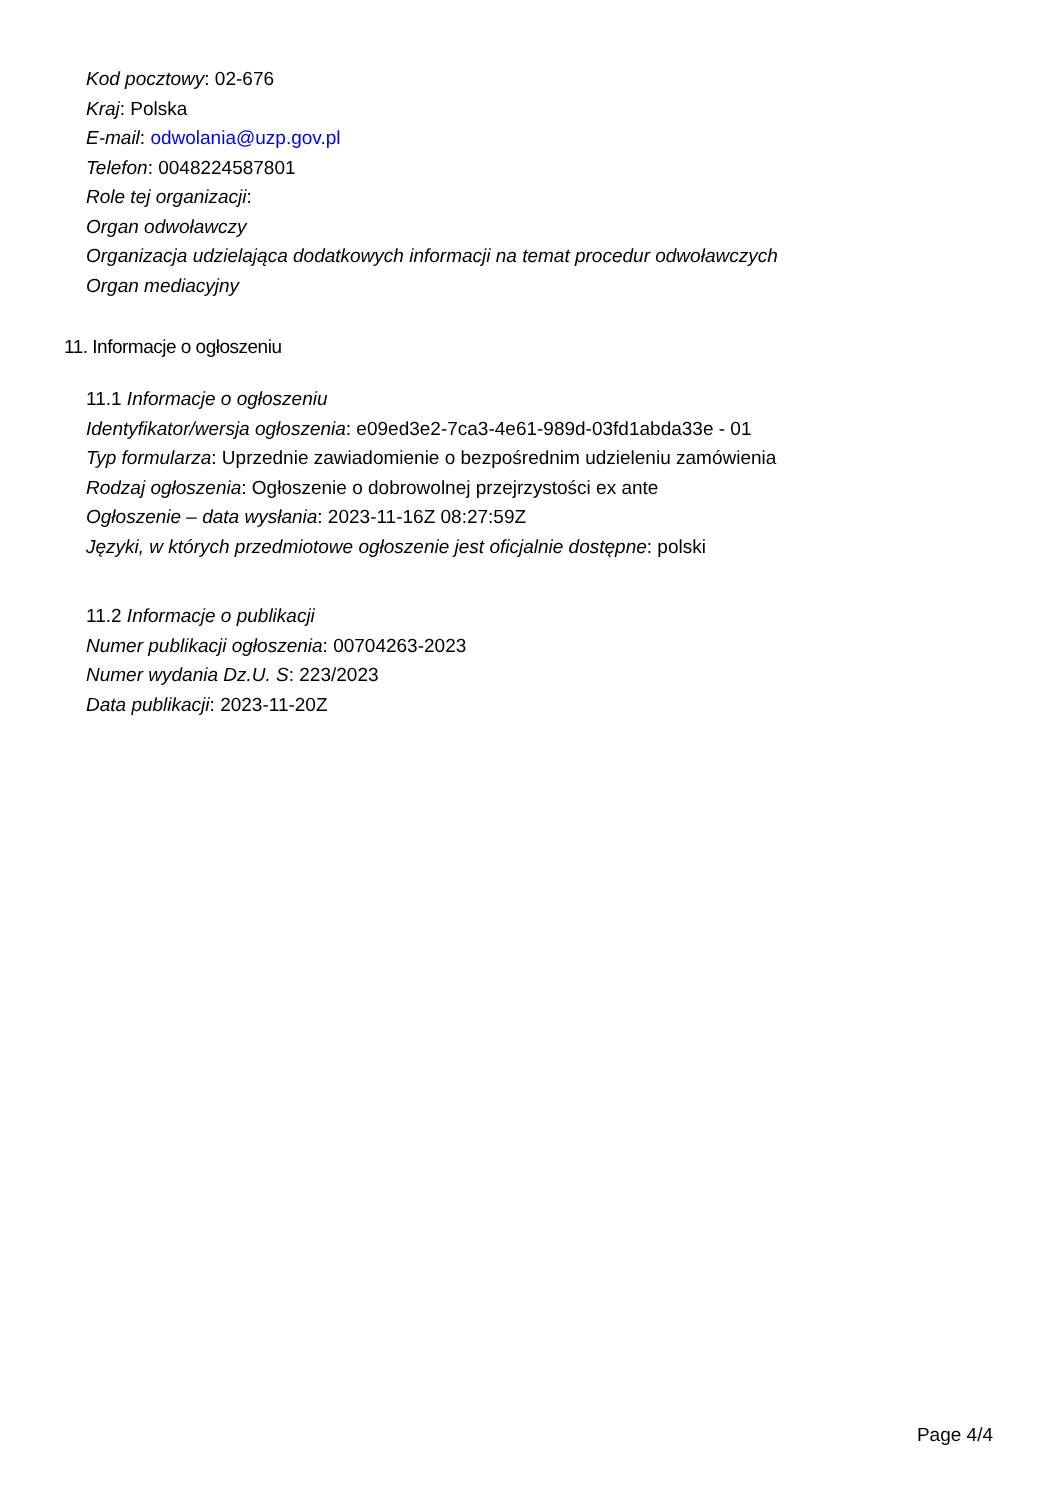Kod pocztowy: 02-676
Kraj: Polska
E-mail: odwolania@uzp.gov.pl
Telefon: 0048224587801
Role tej organizacji:
Organ odwoławczy
Organizacja udzielająca dodatkowych informacji na temat procedur odwoławczych
Organ mediacyjny
11. Informacje o ogłoszeniu
11.1 Informacje o ogłoszeniu
Identyfikator/wersja ogłoszenia: e09ed3e2-7ca3-4e61-989d-03fd1abda33e - 01
Typ formularza: Uprzednie zawiadomienie o bezpośrednim udzieleniu zamówienia
Rodzaj ogłoszenia: Ogłoszenie o dobrowolnej przejrzystości ex ante
Ogłoszenie – data wysłania: 2023-11-16Z 08:27:59Z
Języki, w których przedmiotowe ogłoszenie jest oficjalnie dostępne: polski
11.2 Informacje o publikacji
Numer publikacji ogłoszenia: 00704263-2023
Numer wydania Dz.U. S: 223/2023
Data publikacji: 2023-11-20Z
Page 4/4